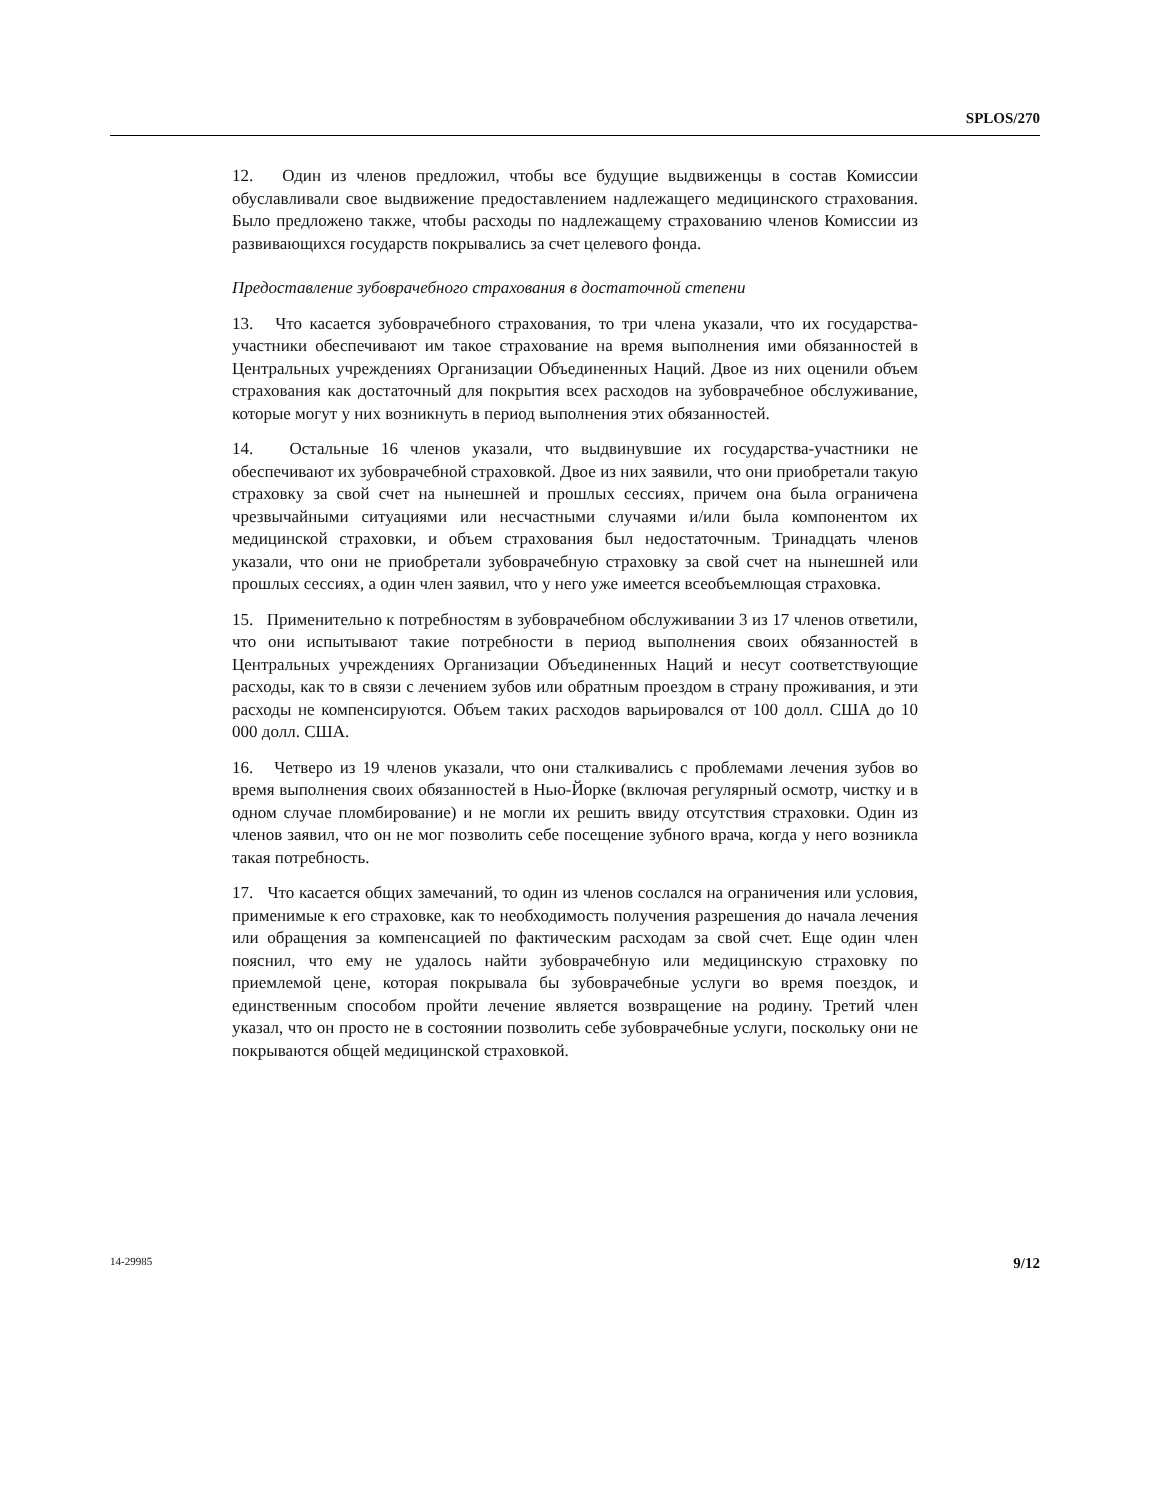SPLOS/270
12. Один из членов предложил, чтобы все будущие выдвиженцы в состав Комиссии обуславливали свое выдвижение предоставлением надлежащего медицинского страхования. Было предложено также, чтобы расходы по надлежащему страхованию членов Комиссии из развивающихся государств покрывались за счет целевого фонда.
Предоставление зубоврачебного страхования в достаточной степени
13. Что касается зубоврачебного страхования, то три члена указали, что их государства-участники обеспечивают им такое страхование на время выполнения ими обязанностей в Центральных учреждениях Организации Объединенных Наций. Двое из них оценили объем страхования как достаточный для покрытия всех расходов на зубоврачебное обслуживание, которые могут у них возникнуть в период выполнения этих обязанностей.
14. Остальные 16 членов указали, что выдвинувшие их государства-участники не обеспечивают их зубоврачебной страховкой. Двое из них заявили, что они приобретали такую страховку за свой счет на нынешней и прошлых сессиях, причем она была ограничена чрезвычайными ситуациями или несчастными случаями и/или была компонентом их медицинской страховки, и объем страхования был недостаточным. Тринадцать членов указали, что они не приобретали зубоврачебную страховку за свой счет на нынешней или прошлых сессиях, а один член заявил, что у него уже имеется всеобъемлющая страховка.
15. Применительно к потребностям в зубоврачебном обслуживании 3 из 17 членов ответили, что они испытывают такие потребности в период выполнения своих обязанностей в Центральных учреждениях Организации Объединенных Наций и несут соответствующие расходы, как то в связи с лечением зубов или обратным проездом в страну проживания, и эти расходы не компенсируются. Объем таких расходов варьировался от 100 долл. США до 10 000 долл. США.
16. Четверо из 19 членов указали, что они сталкивались с проблемами лечения зубов во время выполнения своих обязанностей в Нью-Йорке (включая регулярный осмотр, чистку и в одном случае пломбирование) и не могли их решить ввиду отсутствия страховки. Один из членов заявил, что он не мог позволить себе посещение зубного врача, когда у него возникла такая потребность.
17. Что касается общих замечаний, то один из членов сослался на ограничения или условия, применимые к его страховке, как то необходимость получения разрешения до начала лечения или обращения за компенсацией по фактическим расходам за свой счет. Еще один член пояснил, что ему не удалось найти зубоврачебную или медицинскую страховку по приемлемой цене, которая покрывала бы зубоврачебные услуги во время поездок, и единственным способом пройти лечение является возвращение на родину. Третий член указал, что он просто не в состоянии позволить себе зубоврачебные услуги, поскольку они не покрываются общей медицинской страховкой.
14-29985 9/12